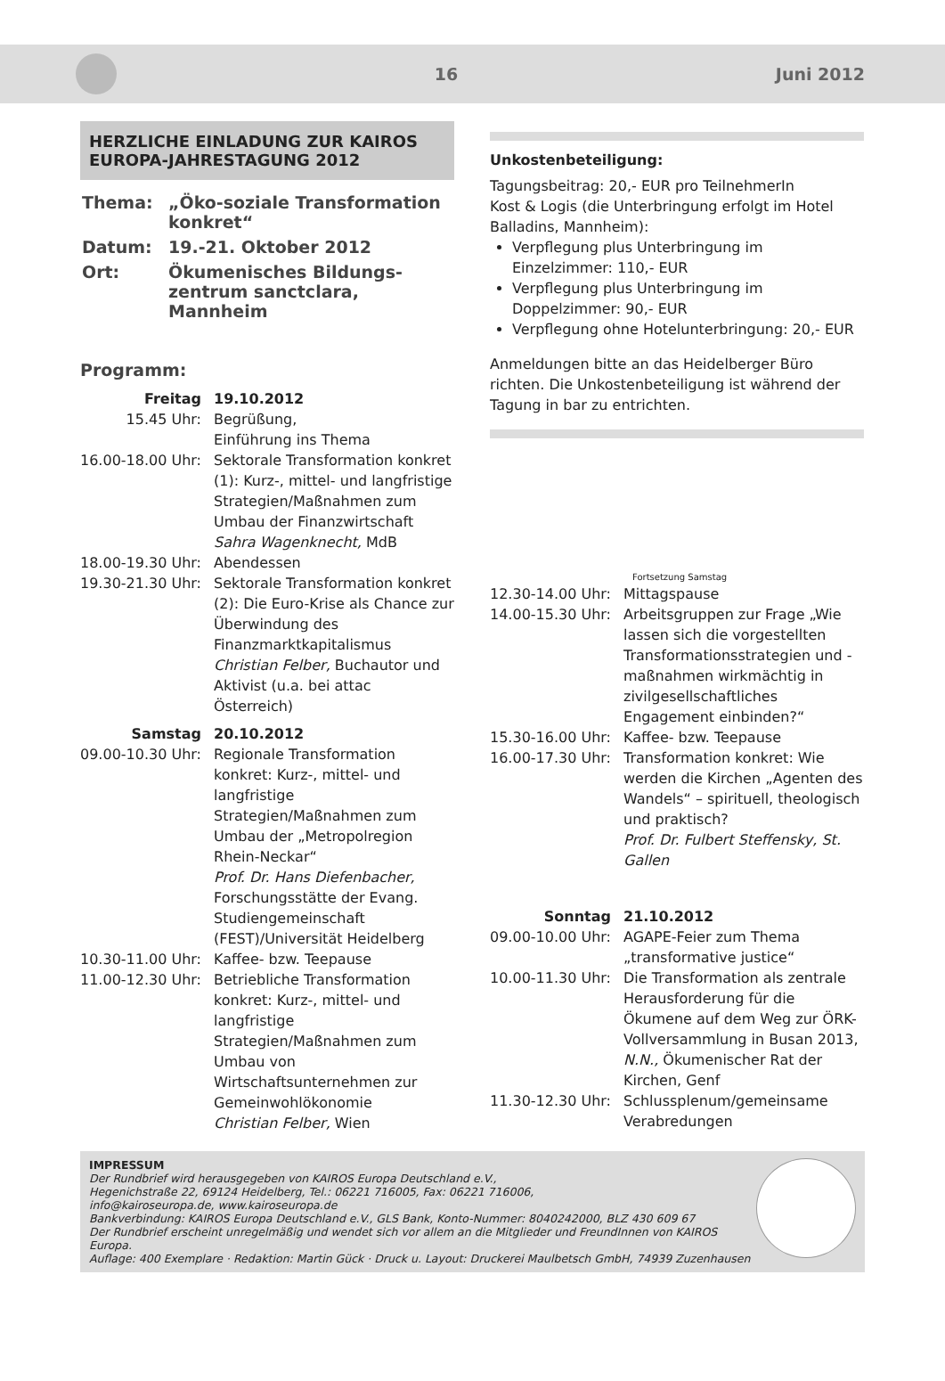16 Juni 2012
HERZLICHE EINLADUNG ZUR KAIROS EUROPA-JAHRESTAGUNG 2012
| Thema: | „Öko-soziale Transformation konkret“ |
| Datum: | 19.-21. Oktober 2012 |
| Ort: | Ökumenisches Bildungs-zentrum sanctclara, Mannheim |
Programm:
| Freitag | 19.10.2012 |
| 15.45 Uhr: | Begrüßung, Einführung ins Thema |
| 16.00-18.00 Uhr: | Sektorale Transformation konkret (1): Kurz-, mittel- und langfristige Strategien/Maßnahmen zum Umbau der Finanzwirtschaft Sahra Wagenknecht, MdB |
| 18.00-19.30 Uhr: | Abendessen |
| 19.30-21.30 Uhr: | Sektorale Transformation konkret (2): Die Euro-Krise als Chance zur Überwindung des Finanzmarktkapitalismus Christian Felber, Buchautor und Aktivist (u.a. bei attac Österreich) |
| Samstag | 20.10.2012 |
| 09.00-10.30 Uhr: | Regionale Transformation konkret: Kurz-, mittel- und langfristige Strategien/Maßnahmen zum Umbau der „Metropolregion Rhein-Neckar“ Prof. Dr. Hans Diefenbacher, Forschungsstätte der Evang. Studiengemeinschaft (FEST)/Universität Heidelberg |
| 10.30-11.00 Uhr: | Kaffee- bzw. Teepause |
| 11.00-12.30 Uhr: | Betriebliche Transformation konkret: Kurz-, mittel- und langfristige Strategien/Maßnahmen zum Umbau von Wirtschaftsunternehmen zur Gemeinwohlökonomie Christian Felber, Wien |
Unkostenbeteiligung:
Tagungsbeitrag: 20,- EUR pro TeilnehmerIn
Kost & Logis (die Unterbringung erfolgt im Hotel Balladins, Mannheim):
Verpflegung plus Unterbringung im Einzelzimmer: 110,- EUR
Verpflegung plus Unterbringung im Doppelzimmer: 90,- EUR
Verpflegung ohne Hotelunterbringung: 20,- EUR
Anmeldungen bitte an das Heidelberger Büro richten. Die Unkostenbeteiligung ist während der Tagung in bar zu entrichten.
Fortsetzung Samstag
| 12.30-14.00 Uhr: | Mittagspause |
| 14.00-15.30 Uhr: | Arbeitsgruppen zur Frage „Wie lassen sich die vorgestellten Transformationsstrategien und -maßnahmen wirkmächtig in zivilgesellschaftliches Engagement einbinden?“ |
| 15.30-16.00 Uhr: | Kaffee- bzw. Teepause |
| 16.00-17.30 Uhr: | Transformation konkret: Wie werden die Kirchen „Agenten des Wandels“ – spirituell, theologisch und praktisch? Prof. Dr. Fulbert Steffensky, St. Gallen |
| Sonntag | 21.10.2012 |
| 09.00-10.00 Uhr: | AGAPE-Feier zum Thema „transformative justice“ |
| 10.00-11.30 Uhr: | Die Transformation als zentrale Herausforderung für die Ökumene auf dem Weg zur ÖRK-Vollversammlung in Busan 2013, N.N., Ökumenischer Rat der Kirchen, Genf |
| 11.30-12.30 Uhr: | Schlussplenum/gemeinsame Verabredungen |
IMPRESSUM
Der Rundbrief wird herausgegeben von KAIROS Europa Deutschland e.V.,
Hegenichstraße 22, 69124 Heidelberg, Tel.: 06221 716005, Fax: 06221 716006,
info@kairoseuropa.de, www.kairoseuropa.de
Bankverbindung: KAIROS Europa Deutschland e.V., GLS Bank, Konto-Nummer: 8040242000, BLZ 430 609 67
Der Rundbrief erscheint unregelmäßig und wendet sich vor allem an die Mitglieder und FreundInnen von KAIROS Europa.
Auflage: 400 Exemplare · Redaktion: Martin Gück · Druck u. Layout: Druckerei Maulbetsch GmbH, 74939 Zuzenhausen